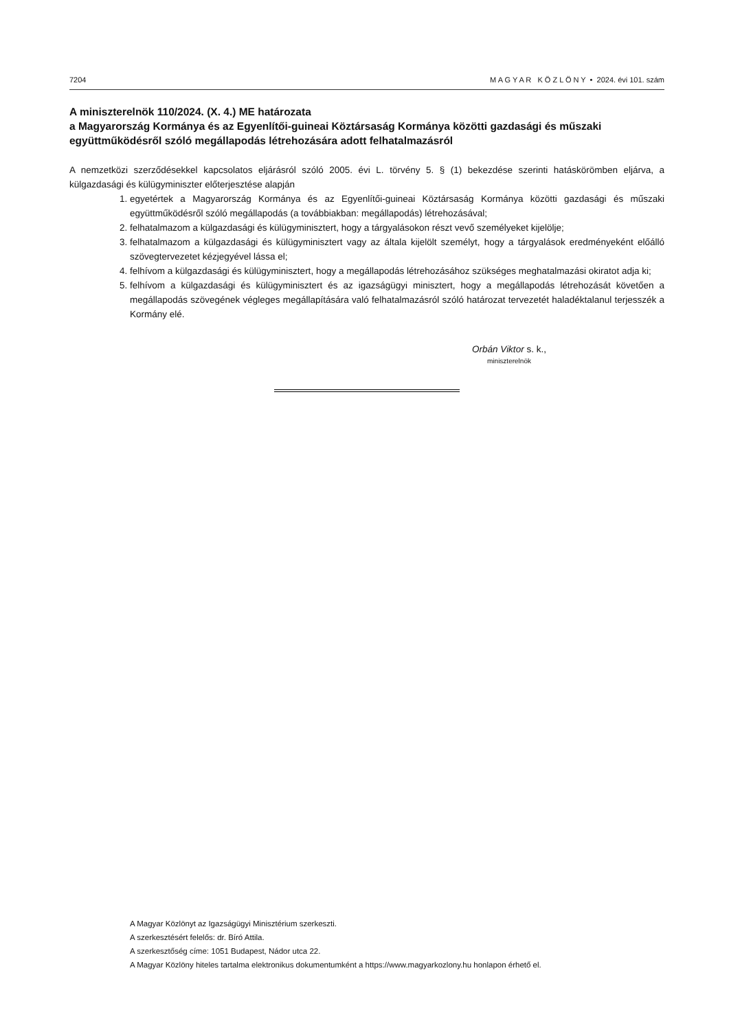7204 M A G Y A R K Ö Z L Ö N Y • 2024. évi 101. szám
A miniszterelnök 110/2024. (X. 4.) ME határozata
a Magyarország Kormánya és az Egyenlítői-guineai Köztársaság Kormánya közötti gazdasági és műszaki együttműködésről szóló megállapodás létrehozására adott felhatalmazásról
A nemzetközi szerződésekkel kapcsolatos eljárásról szóló 2005. évi L. törvény 5. § (1) bekezdése szerinti hatáskörömben eljárva, a külgazdasági és külügyminiszter előterjesztése alapján
1. egyetértek a Magyarország Kormánya és az Egyenlítői-guineai Köztársaság Kormánya közötti gazdasági és műszaki együttműködésről szóló megállapodás (a továbbiakban: megállapodás) létrehozásával;
2. felhatalmazom a külgazdasági és külügyminisztert, hogy a tárgyalásokon részt vevő személyeket kijelölje;
3. felhatalmazom a külgazdasági és külügyminisztert vagy az általa kijelölt személyt, hogy a tárgyalások eredményeként előálló szövegtervezetet kézjegyével lássa el;
4. felhívom a külgazdasági és külügyminisztert, hogy a megállapodás létrehozásához szükséges meghatalmazási okiratot adja ki;
5. felhívom a külgazdasági és külügyminisztert és az igazságügyi minisztert, hogy a megállapodás létrehozását követően a megállapodás szövegének végleges megállapítására való felhatalmazásról szóló határozat tervezetét haladéktalanul terjesszék a Kormány elé.
Orbán Viktor s. k.,
miniszterelnök
A Magyar Közlönyt az Igazságügyi Minisztérium szerkeszti.
A szerkesztésért felelős: dr. Bíró Attila.
A szerkesztőség címe: 1051 Budapest, Nádor utca 22.
A Magyar Közlöny hiteles tartalma elektronikus dokumentumként a https://www.magyarkozlony.hu honlapon érhető el.